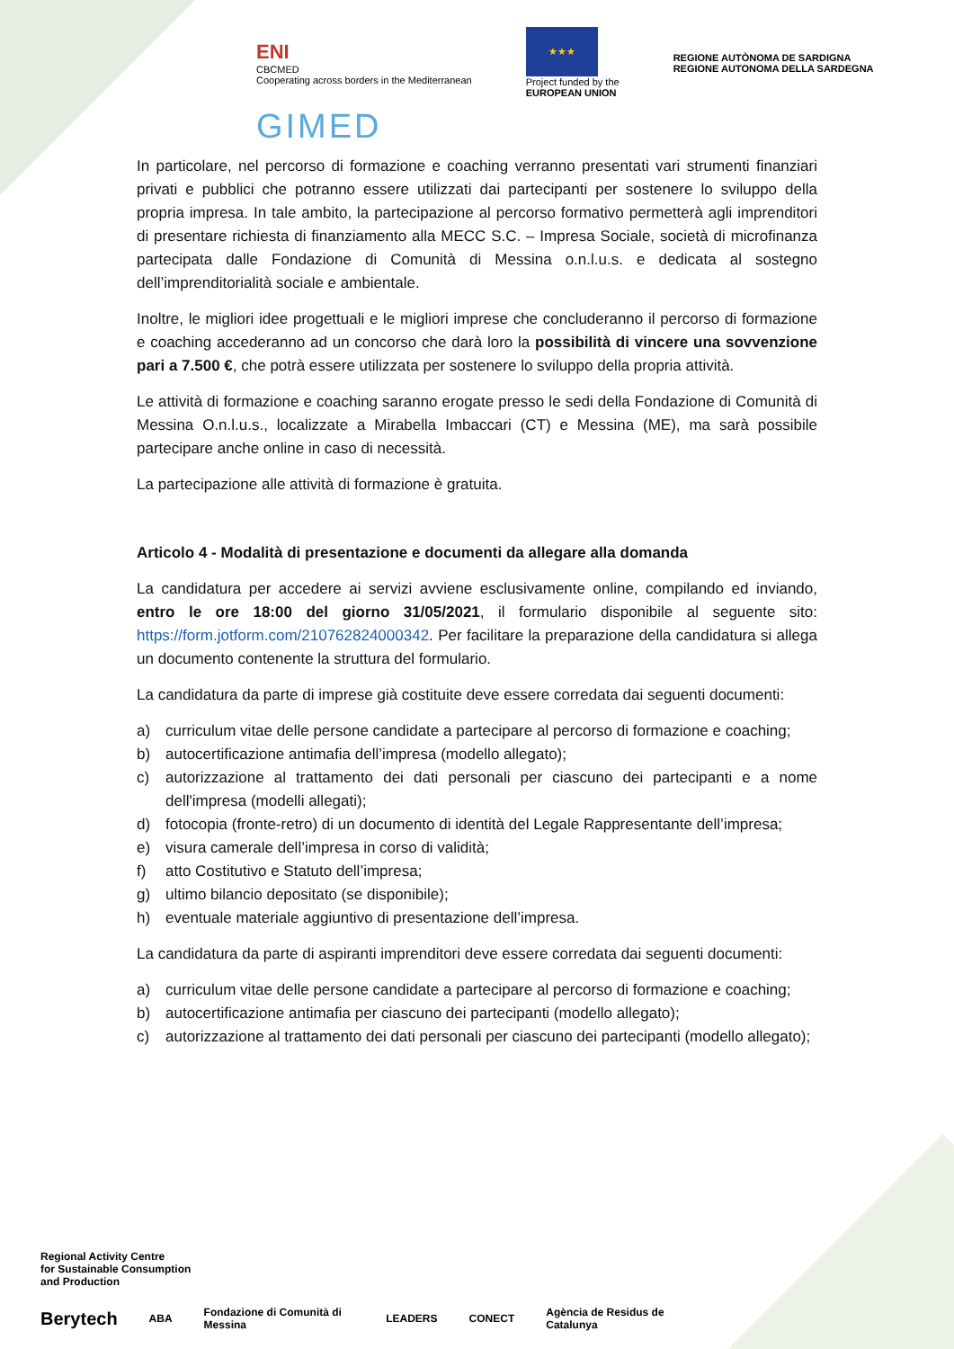ENI
CBCMED
Cooperating across borders in the Mediterranean
★★★
Project funded by the
EUROPEAN UNION
REGIONE AUTÒNOMA DE SARDIGNA
REGIONE AUTONOMA DELLA SARDEGNA
GIMED
In particolare, nel percorso di formazione e coaching verranno presentati vari strumenti finanziari privati e pubblici che potranno essere utilizzati dai partecipanti per sostenere lo sviluppo della propria impresa. In tale ambito, la partecipazione al percorso formativo permetterà agli imprenditori di presentare richiesta di finanziamento alla MECC S.C. – Impresa Sociale, società di microfinanza partecipata dalle Fondazione di Comunità di Messina o.n.l.u.s. e dedicata al sostegno dell’imprenditorialità sociale e ambientale.
Inoltre, le migliori idee progettuali e le migliori imprese che concluderanno il percorso di formazione e coaching accederanno ad un concorso che darà loro la possibilità di vincere una sovvenzione pari a 7.500 €, che potrà essere utilizzata per sostenere lo sviluppo della propria attività.
Le attività di formazione e coaching saranno erogate presso le sedi della Fondazione di Comunità di Messina O.n.l.u.s., localizzate a Mirabella Imbaccari (CT) e Messina (ME), ma sarà possibile partecipare anche online in caso di necessità.
La partecipazione alle attività di formazione è gratuita.
Articolo 4 - Modalità di presentazione e documenti da allegare alla domanda
La candidatura per accedere ai servizi avviene esclusivamente online, compilando ed inviando, entro le ore 18:00 del giorno 31/05/2021, il formulario disponibile al seguente sito: https://form.jotform.com/210762824000342. Per facilitare la preparazione della candidatura si allega un documento contenente la struttura del formulario.
La candidatura da parte di imprese già costituite deve essere corredata dai seguenti documenti:
a) curriculum vitae delle persone candidate a partecipare al percorso di formazione e coaching;
b) autocertificazione antimafia dell’impresa (modello allegato);
c) autorizzazione al trattamento dei dati personali per ciascuno dei partecipanti e a nome dell'impresa (modelli allegati);
d) fotocopia (fronte-retro) di un documento di identità del Legale Rappresentante dell’impresa;
e) visura camerale dell’impresa in corso di validità;
f) atto Costitutivo e Statuto dell’impresa;
g) ultimo bilancio depositato (se disponibile);
h) eventuale materiale aggiuntivo di presentazione dell’impresa.
La candidatura da parte di aspiranti imprenditori deve essere corredata dai seguenti documenti:
a) curriculum vitae delle persone candidate a partecipare al percorso di formazione e coaching;
b) autocertificazione antimafia per ciascuno dei partecipanti (modello allegato);
c) autorizzazione al trattamento dei dati personali per ciascuno dei partecipanti (modello allegato);
Regional Activity Centre
for Sustainable Consumption
and Production
Berytech ABA Fondazione di Comunità di Messina LEADERS CONECT Agència de Residus de Catalunya